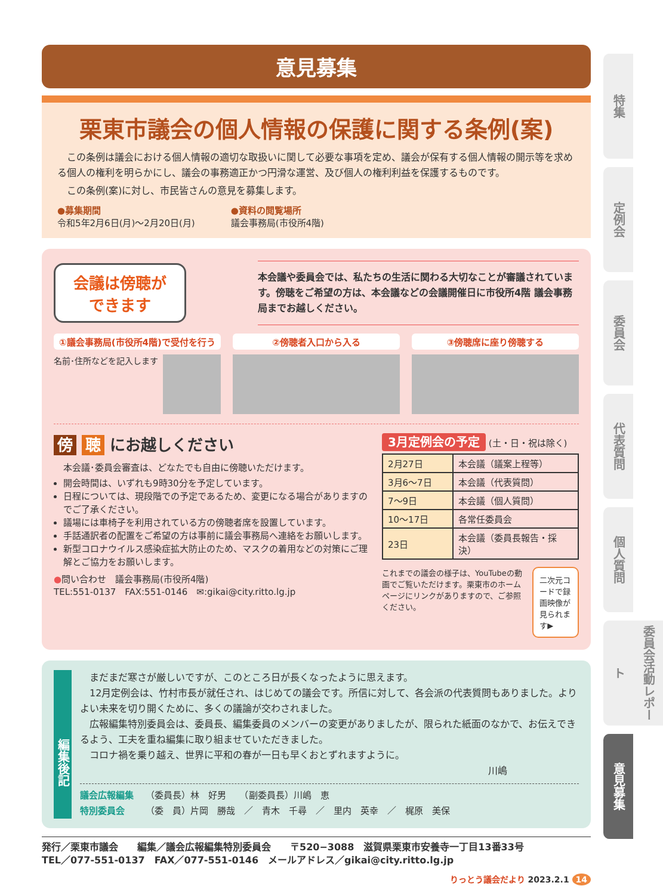特集
定例会
委員会
代表質問
個人質問
委員会活動レポート
意見募集
意見募集
栗東市議会の個人情報の保護に関する条例(案)
　この条例は議会における個人情報の適切な取扱いに関して必要な事項を定め、議会が保有する個人情報の開示等を求める個人の権利を明らかにし、議会の事務適正かつ円滑な運営、及び個人の権利利益を保護するものです。
　この条例(案)に対し、市民皆さんの意見を募集します。
●募集期間
令和5年2月6日(月)～2月20日(月)
●資料の閲覧場所
議会事務局(市役所4階)
会議は傍聴が
できます
本会議や委員会では、私たちの生活に関わる大切なことが審議されています。傍聴をご希望の方は、本会議などの会議開催日に市役所4階 議会事務局までお越しください。
①議会事務局(市役所4階)で受付を行う
名前･住所などを記入します
②傍聴者入口から入る ③傍聴席に座り傍聴する
傍 聴 にお越しください
本会議･委員会審査は、どなたでも自由に傍聴いただけます。
開会時間は、いずれも9時30分を予定しています。
日程については、現段階での予定であるため、変更になる場合がありますのでご了承ください。
議場には車椅子を利用されている方の傍聴者席を設置しています。
手話通訳者の配置をご希望の方は事前に議会事務局へ連絡をお願いします。
新型コロナウイルス感染症拡大防止のため、マスクの着用などの対策にご理解とご協力をお願いします。
●問い合わせ　議会事務局(市役所4階)
TEL:551-0137　FAX:551-0146　✉:gikai@city.ritto.lg.jp
3月定例会の予定 (土・日・祝は除く)
| 2月27日 | 本会議（議案上程等） |
| 3月6～7日 | 本会議（代表質問） |
| 7～9日 | 本会議（個人質問） |
| 10～17日 | 各常任委員会 |
| 23日 | 本会議（委員長報告・採決） |
これまでの議会の様子は、YouTubeの動画でご覧いただけます。栗東市のホームページにリンクがありますので、ご参照ください。
二次元コードで録画映像が見られます▶
編集後記
　まだまだ寒さが厳しいですが、このところ日が長くなったように思えます。
　12月定例会は、竹村市長が就任され、はじめての議会です。所信に対して、各会派の代表質問もありました。よりよい未来を切り開くために、多くの議論が交わされました。
　広報編集特別委員会は、委員長、編集委員のメンバーの変更がありましたが、限られた紙面のなかで、お伝えできるよう、工夫を重ね編集に取り組ませていただきました。
　コロナ禍を乗り越え、世界に平和の春が一日も早くおとずれますように。
川嶋
議会広報編集
特別委員会
（委員長）林　好男　　（副委員長）川嶋　恵
（委　員）片岡　勝哉　／　青木　千尋　／　里内　英幸　／　梶原　美保
発行／栗東市議会　　編集／議会広報編集特別委員会　　〒520−3088　滋賀県栗東市安養寺一丁目13番33号
TEL／077-551-0137　FAX／077-551-0146　メールアドレス／gikai@city.ritto.lg.jp
りっとう議会だより 2023.2.1 14